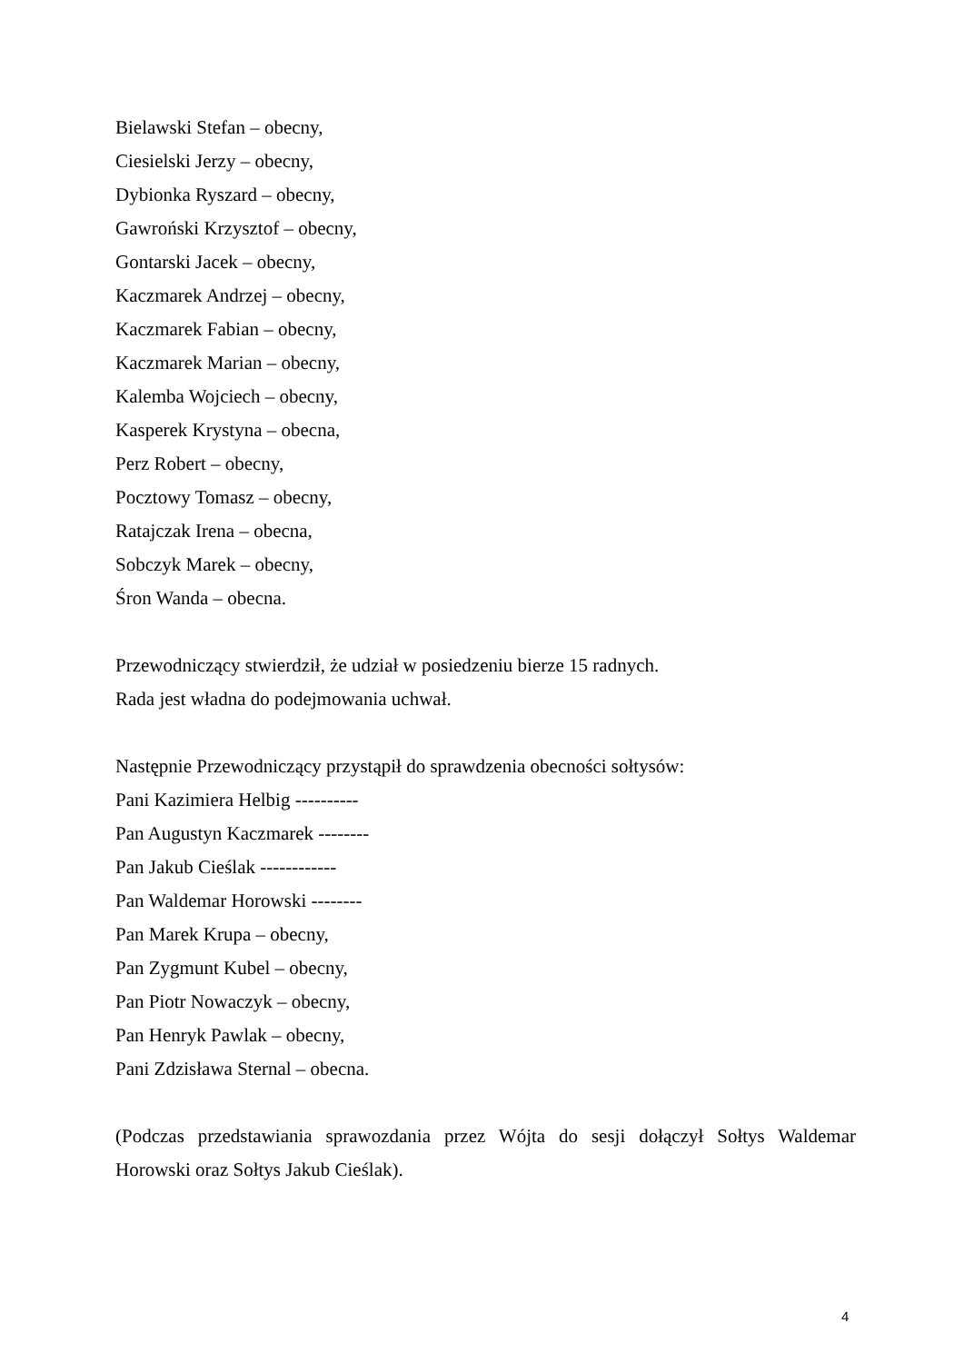Bielawski Stefan – obecny,
Ciesielski Jerzy – obecny,
Dybionka Ryszard – obecny,
Gawroński Krzysztof – obecny,
Gontarski Jacek – obecny,
Kaczmarek Andrzej – obecny,
Kaczmarek Fabian – obecny,
Kaczmarek Marian – obecny,
Kalemba Wojciech – obecny,
Kasperek Krystyna – obecna,
Perz Robert – obecny,
Pocztowy Tomasz – obecny,
Ratajczak Irena – obecna,
Sobczyk Marek – obecny,
Śron Wanda – obecna.
Przewodniczący stwierdził, że udział w posiedzeniu bierze 15 radnych.
Rada jest władna do podejmowania uchwał.
Następnie Przewodniczący przystąpił do sprawdzenia obecności sołtysów:
Pani Kazimiera Helbig ----------
Pan Augustyn Kaczmarek --------
Pan Jakub Cieślak ------------
Pan Waldemar Horowski --------
Pan Marek Krupa – obecny,
Pan Zygmunt Kubel – obecny,
Pan Piotr Nowaczyk – obecny,
Pan Henryk Pawlak – obecny,
Pani Zdzisława Sternal – obecna.
(Podczas przedstawiania sprawozdania przez Wójta do sesji dołączył Sołtys Waldemar Horowski oraz Sołtys Jakub Cieślak).
4